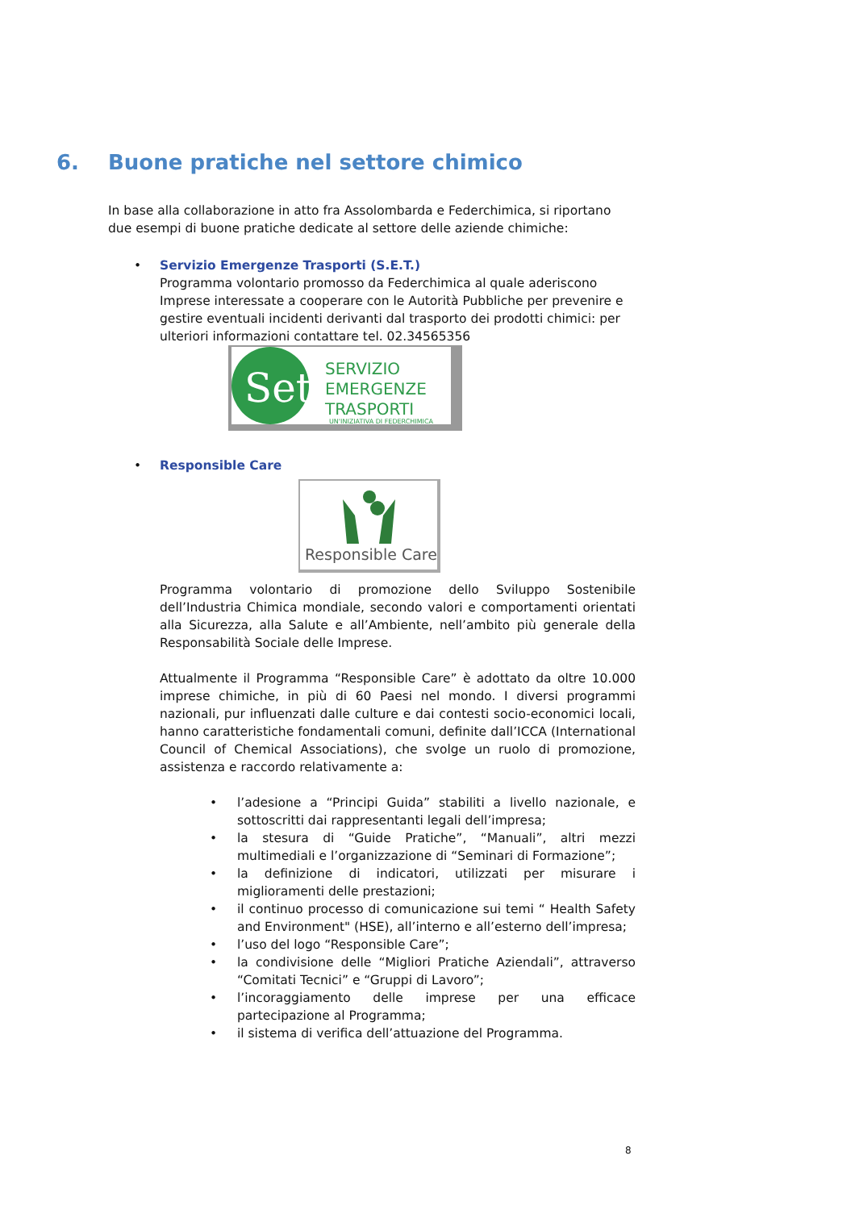6. Buone pratiche nel settore chimico
In base alla collaborazione in atto fra Assolombarda e Federchimica, si riportano due esempi di buone pratiche dedicate al settore delle aziende chimiche:
•
Servizio Emergenze Trasporti (S.E.T.)
Programma volontario promosso da Federchimica al quale aderiscono Imprese interessate a cooperare con le Autorità Pubbliche per prevenire e gestire eventuali incidenti derivanti dal trasporto dei prodotti chimici: per ulteriori informazioni contattare tel. 02.34565356
Set
SERVIZIO
EMERGENZE
TRASPORTI
UN'INIZIATIVA DI FEDERCHIMICA
•
Responsible Care
Responsible Care
Programma volontario di promozione dello Sviluppo Sostenibile dell’Industria Chimica mondiale, secondo valori e comportamenti orientati alla Sicurezza, alla Salute e all’Ambiente, nell’ambito più generale della Responsabilità Sociale delle Imprese.
Attualmente il Programma “Responsible Care” è adottato da oltre 10.000 imprese chimiche, in più di 60 Paesi nel mondo. I diversi programmi nazionali, pur influenzati dalle culture e dai contesti socio-economici locali, hanno caratteristiche fondamentali comuni, definite dall’ICCA (International Council of Chemical Associations), che svolge un ruolo di promozione, assistenza e raccordo relativamente a:
• l’adesione a “Principi Guida” stabiliti a livello nazionale, e sottoscritti dai rappresentanti legali dell’impresa;
• la stesura di “Guide Pratiche”, “Manuali”, altri mezzi multimediali e l’organizzazione di “Seminari di Formazione”;
• la definizione di indicatori, utilizzati per misurare i miglioramenti delle prestazioni;
• il continuo processo di comunicazione sui temi “ Health Safety and Environment" (HSE), all’interno e all’esterno dell’impresa;
• l’uso del logo “Responsible Care”;
• la condivisione delle “Migliori Pratiche Aziendali”, attraverso “Comitati Tecnici” e “Gruppi di Lavoro”;
• l’incoraggiamento delle imprese per una efficace partecipazione al Programma;
• il sistema di verifica dell’attuazione del Programma.
8